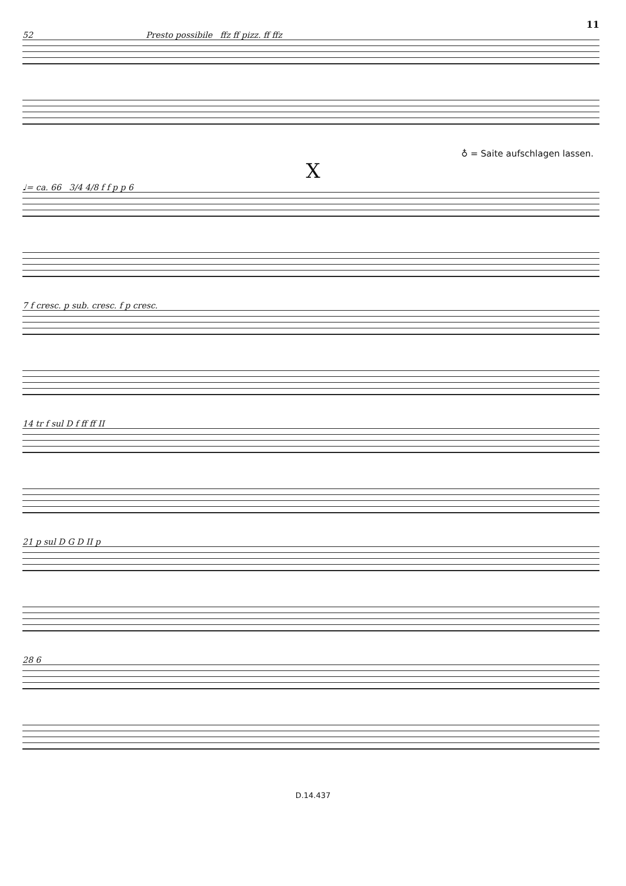11
52 Presto possibile ffz ff pizz. ff ffz
♁ = Saite aufschlagen lassen.
X
♩= ca. 66 3/4 4/8 f f p p 6
7 f cresc. p sub. cresc. f p cresc.
14 tr f sul D f ff ff II
21 p sul D G D II p
28 6
D.14.437